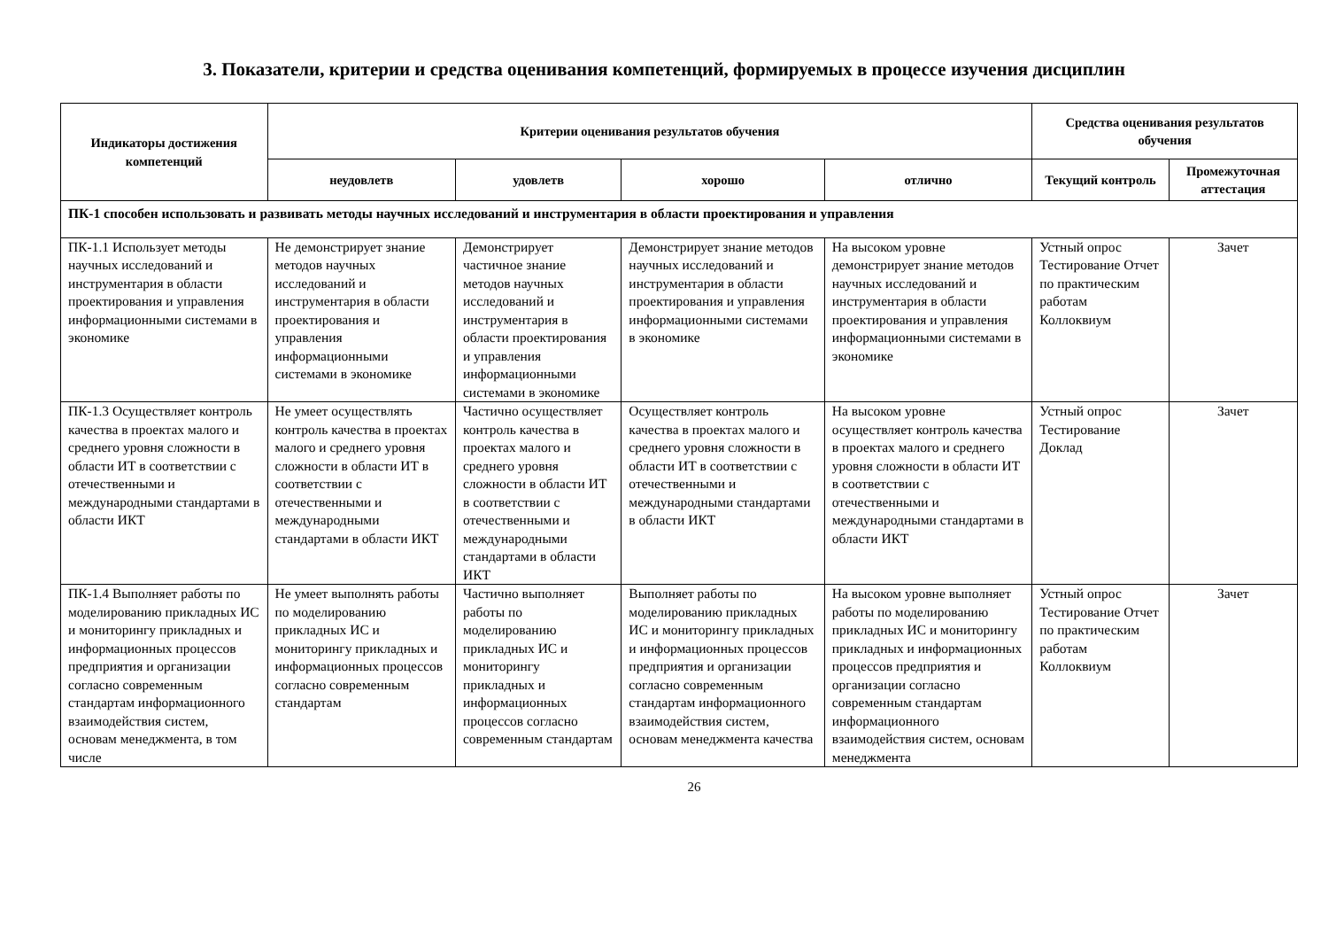3. Показатели, критерии и средства оценивания компетенций, формируемых в процессе изучения дисциплин
| Индикаторы достижения компетенций | Критерии оценивания результатов обучения | | | | Средства оценивания результатов обучения | |
| --- | --- | --- | --- | --- | --- | --- |
| | неудовлетв | удовлетв | хорошо | отлично | Текущий контроль | Промежуточная аттестация |
| ПК-1 способен использовать и развивать методы научных исследований и инструментария в области проектирования и управления | | | | | | |
| ПК-1.1 Использует методы научных исследований и инструментария в области проектирования и управления информационными системами в экономике | Не демонстрирует знание методов научных исследований и инструментария в области проектирования и управления информационными системами в экономике | Демонстрирует частичное знание методов научных исследований и инструментария в области проектирования и управления информационными системами в экономике | Демонстрирует знание методов научных исследований и инструментария в области проектирования и управления информационными системами в экономике | На высоком уровне демонстрирует знание методов научных исследований и инструментария в области проектирования и управления информационными системами в экономике | Устный опрос Тестирование Отчет по практическим работам Коллоквиум | Зачет |
| ПК-1.3 Осуществляет контроль качества в проектах малого и среднего уровня сложности в области ИТ в соответствии с отечественными и международными стандартами в области ИКТ | Не умеет осуществлять контроль качества в проектах малого и среднего уровня сложности в области ИТ в соответствии с отечественными и международными стандартами в области ИКТ | Частично осуществляет контроль качества в проектах малого и среднего уровня сложности в области ИТ в соответствии с отечественными и международными стандартами в области ИКТ | Осуществляет контроль качества в проектах малого и среднего уровня сложности в области ИТ в соответствии с отечественными и международными стандартами в области ИКТ | На высоком уровне осуществляет контроль качества в проектах малого и среднего уровня сложности в области ИТ в соответствии с отечественными и международными стандартами в области ИКТ | Устный опрос Тестирование Доклад | Зачет |
| ПК-1.4 Выполняет работы по моделированию прикладных ИС и мониторингу прикладных и информационных процессов предприятия и организации согласно современным стандартам информационного взаимодействия систем, основам менеджмента, в том числе | Не умеет выполнять работы по моделированию прикладных ИС и мониторингу прикладных и информационных процессов согласно современным стандартам | Частично выполняет работы по моделированию прикладных ИС и мониторингу прикладных и информационных процессов согласно современным стандартам | Выполняет работы по моделированию прикладных ИС и мониторингу прикладных и информационных процессов предприятия и организации согласно современным стандартам информационного взаимодействия систем, основам менеджмента качества | На высоком уровне выполняет работы по моделированию прикладных ИС и мониторингу прикладных и информационных процессов предприятия и организации согласно современным стандартам информационного взаимодействия систем, основам менеджмента | Устный опрос Тестирование Отчет по практическим работам Коллоквиум | Зачет |
26